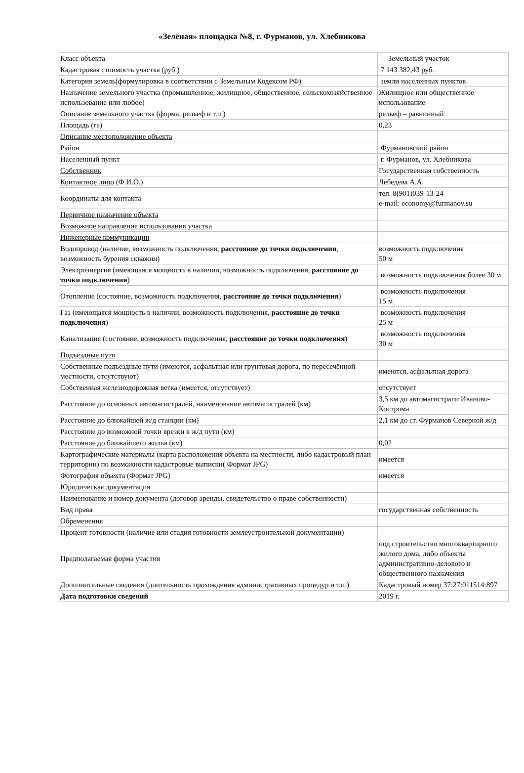«Зелёная» площадка №8, г. Фурманов, ул. Хлебникова
| Класс объекта | Земельный участок |
| Кадастровая стоимость участка (руб.) | 7 143 382,43 руб. |
| Категория земель(формулировка в соответствии с Земельным Кодексом РФ) | земли населенных пунктов |
| Назначение земельного участка (промышленное, жилищное, общественное, сельскохозяйственное использование или любое) | Жилищное или общественное использование |
| Описание земельного участка (форма, рельеф и т.п.) | рельеф – равнинный |
| Площадь (га) | 0,23 |
| Описание местоположение объекта | |
| Район | Фурмановский район |
| Населенный пункт | г. Фурманов, ул. Хлебникова |
| Собственник | Государственная собственность |
| Контактное лицо (Ф.И.О.) | Лебедева А.А. |
| Координаты для контакта | тел. 8(901)039-13-24 e-mail: economy@furmanov.su |
| Первичное назначение объекта | |
| Возможное направление использования участка | |
| Инженерные коммуникации | |
| Водопровод (наличие, возможность подключения, расстояние до точки подключения , возможность бурения скважин) | возможность подключения 50 м |
| Электроэнергия (имеющаяся мощность в наличии, возможность подключения, расстояние до точки подключения ) | возможность подключения более 30 м |
| Отопление (состояние, возможность подключения, расстояние до точки подключения ) | возможность подключения 15 м |
| Газ (имеющаяся мощность в наличии, возможность подключения, расстояние до точки подключения ) | возможность подключения 25 м |
| Канализация (состояние, возможность подключения, расстояние до точки подключения ) | возможность подключения 30 м |
| Подъездные пути | |
| Собственные подъездные пути (имеются, асфальтная или грунтовая дорога, по пересечённой местности, отсутствуют) | имеются, асфальтная дорога |
| Собственная железнодорожная ветка (имеется, отсутствует) | отсутствует |
| Расстояние до основных автомагистралей, наименование автомагистралей (км) | 3,5 км до автомагистрали Иваново-Кострома |
| Расстояние до ближайшей ж/д станции (км) | 2,1 км до ст. Фурманов Северной ж/д |
| Расстояние до возможной точки врезки в ж/д пути (км) | |
| Расстояние до ближайшего жилья (км) | 0,02 |
| Картографические материалы (карта расположения объекта на местности, либо кадастровый план территории) по возможности кадастровые выписки( Формат JPG) | имеется |
| Фотография объекта (Формат JPG) | имеется |
| Юридическая документация | |
| Наименование и номер документа (договор аренды, свидетельство о праве собственности) | |
| Вид права | государственная собственность |
| Обременения | |
| Процент готовности (наличие или стадия готовности землеустроительной документации) | |
| Предполагаемая форма участия | под строительство многоквартирного жилого дома, либо объекты административно-делового и общественного назначения |
| Дополнительные сведения (длительность прохождения административных процедур и т.п.) | Кадастровый номер 37:27:011514:897 |
| Дата подготовки сведений | 2019 г. |